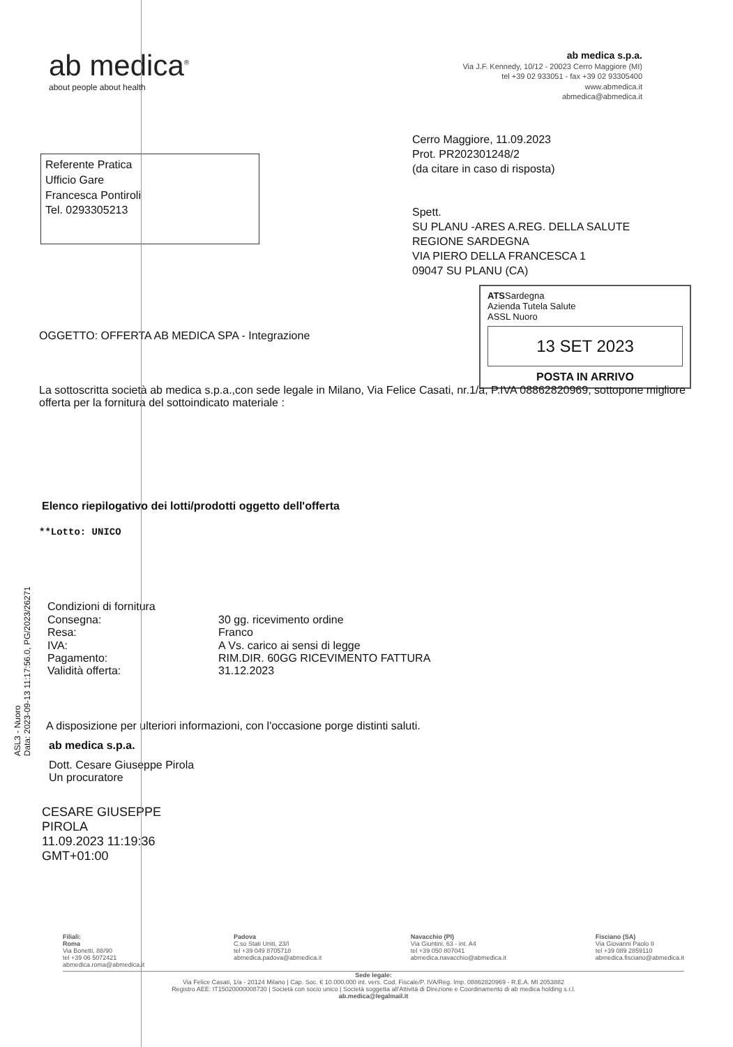ab medica<sup>®</sup>
about people about health
ab medica s.p.a.
Via J.F. Kennedy, 10/12 - 20023 Cerro Maggiore (MI)
tel +39 02 933051 - fax +39 02 93305400
www.abmedica.it
abmedica@abmedica.it
Referente Pratica
Ufficio Gare
Francesca Pontiroli
Tel. 0293305213
Cerro Maggiore, 11.09.2023
Prot. PR202301248/2
(da citare in caso di risposta)
Spett.
SU PLANU -ARES A.REG. DELLA SALUTE
REGIONE SARDEGNA
VIA PIERO DELLA FRANCESCA 1
09047 SU PLANU (CA)
ATSSardegna
Azienda Tutela Salute
ASSL Nuoro
13 SET 2023
POSTA IN ARRIVO
OGGETTO: OFFERTA AB MEDICA SPA - Integrazione
La sottoscritta società ab medica s.p.a.,con sede legale in Milano, Via Felice Casati, nr.1/a, P.IVA 08862820969, sottopone migliore offerta per la fornitura del sottoindicato materiale :
Elenco riepilogativo dei lotti/prodotti oggetto dell'offerta
**Lotto: UNICO
Condizioni di fornitura Consegna: 30 gg. ricevimento ordine Resa: Franco IVA: A Vs. carico ai sensi di legge Pagamento: RIM.DIR. 60GG RICEVIMENTO FATTURA Validità offerta: 31.12.2023
A disposizione per ulteriori informazioni, con l'occasione porge distinti saluti.
ab medica s.p.a.
Dott. Cesare Giuseppe Pirola
Un procuratore
CESARE GIUSEPPE
PIROLA
11.09.2023 11:19:36
GMT+01:00
ASL3 - Nuoro
Data: 2023-09-13 11:17:56.0, PG/2023/26271
Filiali:
Roma
Via Bonetti, 88/90
tel +39 06 5072421
abmedica.roma@abmedica.it
Padova
C.so Stati Uniti, 23/I
tel +39 049 8705718
abmedica.padova@abmedica.it
Navacchio (PI)
Via Giuntini, 63 - int. A4
tel +39 050 807041
abmedica.navacchio@abmedica.it
Fisciano (SA)
Via Giovanni Paolo II
tel +39 089 2859110
abmedica.fisciano@abmedica.it
Sede legale:
Via Felice Casati, 1/a - 20124 Milano | Cap. Soc. € 10.000.000 int. vers. Cod. Fiscale/P. IVA/Reg. Imp. 08862820969 - R.E.A. MI 2053882
Registro AEE: IT15020000008730 | Società con socio unico | Società soggetta all'Attività di Direzione e Coordinamento di ab medica holding s.r.l.
ab.medica@legalmail.it